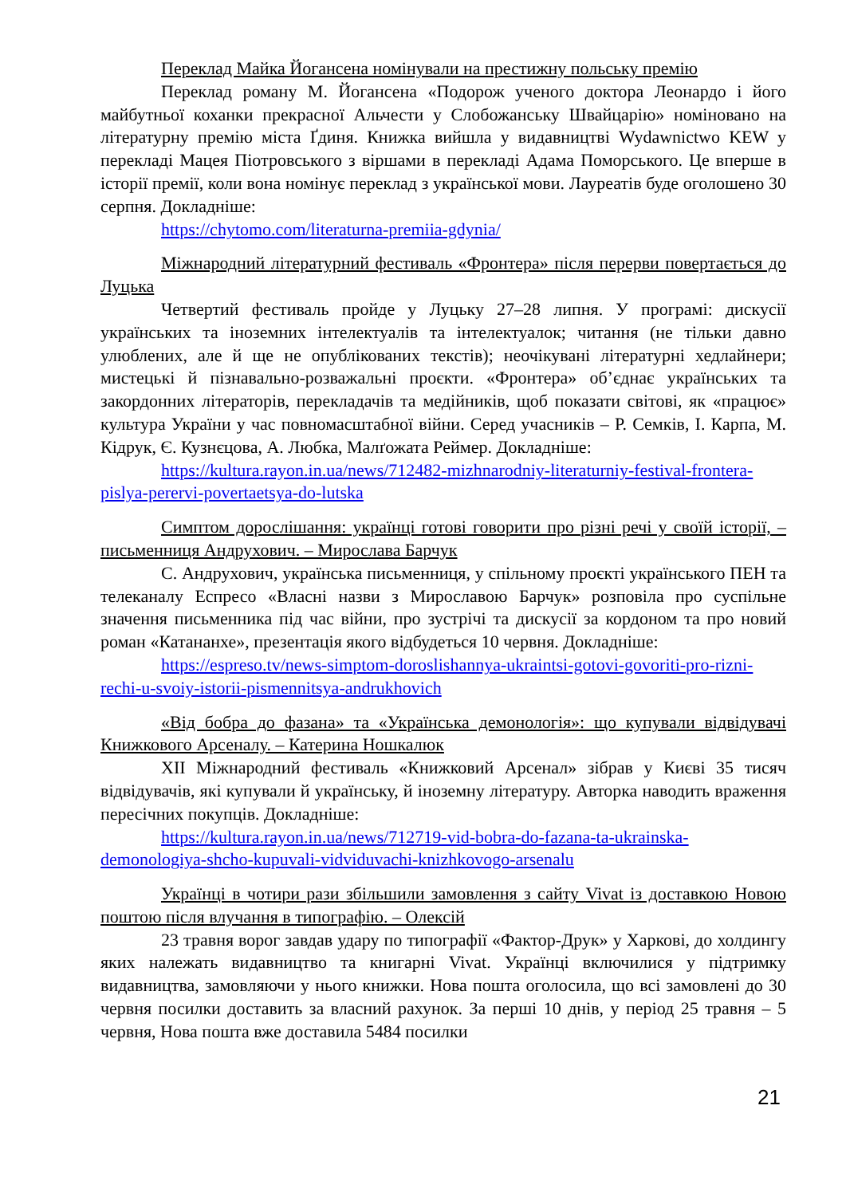Переклад Майка Йогансена номінували на престижну польську премію
Переклад роману М. Йогансена «Подорож ученого доктора Леонардо і його майбутньої коханки прекрасної Альчести у Слобожанську Швайцарію» номіновано на літературну премію міста Ґдиня. Книжка вийшла у видавництві Wydawnictwo KEW у перекладі Мацея Піотровського з віршами в перекладі Адама Поморського. Це вперше в історії премії, коли вона номінує переклад з української мови. Лауреатів буде оголошено 30 серпня. Докладніше:
https://chytomo.com/literaturna-premiia-gdynia/
Міжнародний літературний фестиваль «Фронтера» після перерви повертається до Луцька
Четвертий фестиваль пройде у Луцьку 27–28 липня. У програмі: дискусії українських та іноземних інтелектуалів та інтелектуалок; читання (не тільки давно улюблених, але й ще не опублікованих текстів); неочікувані літературні хедлайнери; мистецькі й пізнавально-розважальні проєкти. «Фронтера» об’єднає українських та закордонних літераторів, перекладачів та медійників, щоб показати світові, як «працює» культура України у час повномасштабної війни. Серед учасників – Р. Семків, І. Карпа, М. Кідрук, Є. Кузнєцова, А. Любка, Малґожата Реймер. Докладніше:
https://kultura.rayon.in.ua/news/712482-mizhnarodniy-literaturniy-festival-frontera-pislya-perervi-povertaetsya-do-lutska
Симптом дорослішання: українці готові говорити про різні речі у своїй історії, – письменниця Андрухович. – Мирослава Барчук
С. Андрухович, українська письменниця, у спільному проєкті українського ПЕН та телеканалу Еспресо «Власні назви з Мирославою Барчук» розповіла про суспільне значення письменника під час війни, про зустрічі та дискусії за кордоном та про новий роман «Катананхе», презентація якого відбудеться 10 червня. Докладніше:
https://espreso.tv/news-simptom-doroslishannya-ukraintsi-gotovi-govoriti-pro-rizni-rechi-u-svoiy-istorii-pismennitsya-andrukhovich
«Від бобра до фазана» та «Українська демонологія»: що купували відвідувачі Книжкового Арсеналу. – Катерина Ношкалюк
XII Міжнародний фестиваль «Книжковий Арсенал» зібрав у Києві 35 тисяч відвідувачів, які купували й українську, й іноземну літературу. Авторка наводить враження пересічних покупців. Докладніше:
https://kultura.rayon.in.ua/news/712719-vid-bobra-do-fazana-ta-ukrainska-demonologiya-shcho-kupuvali-vidviduvachi-knizhkovogo-arsenalu
Українці в чотири рази збільшили замовлення з сайту Vivat із доставкою Новою поштою після влучання в типографію. – Олексій
23 травня ворог завдав удару по типографії «Фактор-Друк» у Харкові, до холдингу яких належать видавництво та книгарні Vivat. Українці включилися у підтримку видавництва, замовляючи у нього книжки. Нова пошта оголосила, що всі замовлені до 30 червня посилки доставить за власний рахунок. За перші 10 днів, у період 25 травня – 5 червня, Нова пошта вже доставила 5484 посилки
21